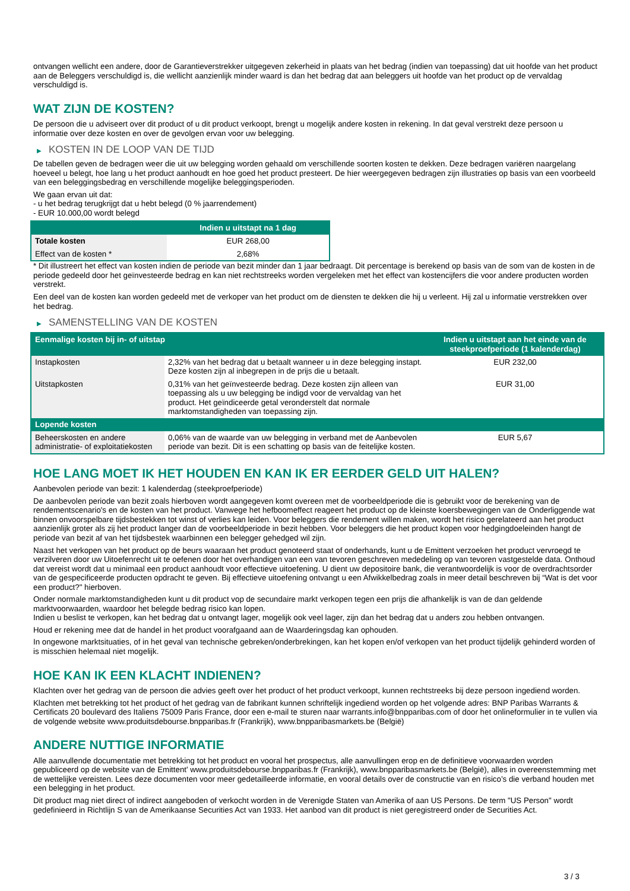ontvangen wellicht een andere, door de Garantieverstrekker uitgegeven zekerheid in plaats van het bedrag (indien van toepassing) dat uit hoofde van het product aan de Beleggers verschuldigd is, die wellicht aanzienlijk minder waard is dan het bedrag dat aan beleggers uit hoofde van het product op de vervaldag verschuldigd is.
WAT ZIJN DE KOSTEN?
De persoon die u adviseert over dit product of u dit product verkoopt, brengt u mogelijk andere kosten in rekening. In dat geval verstrekt deze persoon u informatie over deze kosten en over de gevolgen ervan voor uw belegging.
▶ KOSTEN IN DE LOOP VAN DE TIJD
De tabellen geven de bedragen weer die uit uw belegging worden gehaald om verschillende soorten kosten te dekken. Deze bedragen variëren naargelang hoeveel u belegt, hoe lang u het product aanhoudt en hoe goed het product presteert. De hier weergegeven bedragen zijn illustraties op basis van een voorbeeld van een beleggingsbedrag en verschillende mogelijke beleggingsperioden.
We gaan ervan uit dat:
- u het bedrag terugkrijgt dat u hebt belegd (0 % jaarrendement)
- EUR 10.000,00 wordt belegd
| | Indien u uitstapt na 1 dag |
| --- | --- |
| Totale kosten | EUR 268,00 |
| Effect van de kosten * | 2,68% |
* Dit illustreert het effect van kosten indien de periode van bezit minder dan 1 jaar bedraagt. Dit percentage is berekend op basis van de som van de kosten in de periode gedeeld door het geïnvesteerde bedrag en kan niet rechtstreeks worden vergeleken met het effect van kostencijfers die voor andere producten worden verstrekt.
Een deel van de kosten kan worden gedeeld met de verkoper van het product om de diensten te dekken die hij u verleent. Hij zal u informatie verstrekken over het bedrag.
▶ SAMENSTELLING VAN DE KOSTEN
| Eenmalige kosten bij in- of uitstap | | Indien u uitstapt aan het einde van de steekproefperiode (1 kalenderdag) |
| --- | --- | --- |
| Instapkosten | 2,32% van het bedrag dat u betaalt wanneer u in deze belegging instapt. Deze kosten zijn al inbegrepen in de prijs die u betaalt. | EUR 232,00 |
| Uitstapkosten | 0,31% van het geïnvesteerde bedrag. Deze kosten zijn alleen van toepassing als u uw belegging be indigd voor de vervaldag van het product. Het geïndiceerde getal veronderstelt dat normale marktomstandigheden van toepassing zijn. | EUR 31,00 |
| Lopende kosten | | |
| Beheerskosten en andere administratie- of exploitatiekosten | 0,06% van de waarde van uw belegging in verband met de Aanbevolen periode van bezit. Dit is een schatting op basis van de feitelijke kosten. | EUR 5,67 |
HOE LANG MOET IK HET HOUDEN EN KAN IK ER EERDER GELD UIT HALEN?
Aanbevolen periode van bezit: 1 kalenderdag (steekproefperiode)
De aanbevolen periode van bezit zoals hierboven wordt aangegeven komt overeen met de voorbeeldperiode die is gebruikt voor de berekening van de rendementscenario's en de kosten van het product. Vanwege het hefboomeffect reageert het product op de kleinste koersbewegingen van de Onderliggende wat binnen onvoorspelbare tijdsbestekken tot winst of verlies kan leiden. Voor beleggers die rendement willen maken, wordt het risico gerelateerd aan het product aanzienlijk groter als zij het product langer dan de voorbeeldperiode in bezit hebben. Voor beleggers die het product kopen voor hedgingdoeleinden hangt de periode van bezit af van het tijdsbestek waarbinnen een belegger gehedged wil zijn.
Naast het verkopen van het product op de beurs waaraan het product genoteerd staat of onderhands, kunt u de Emittent verzoeken het product vervroegd te verzilveren door uw Uitoefenrecht uit te oefenen door het overhandigen van een van tevoren geschreven mededeling op van tevoren vastgestelde data. Onthoud dat vereist wordt dat u minimaal een product aanhoudt voor effectieve uitoefening. U dient uw depositoire bank, die verantwoordelijk is voor de overdrachtsorder van de gespecificeerde producten opdracht te geven. Bij effectieve uitoefening ontvangt u een Afwikkelbedrag zoals in meer detail beschreven bij “Wat is det voor een product?" hierboven.
Onder normale marktomstandigheden kunt u dit product vop de secundaire markt verkopen tegen een prijs die afhankelijk is van de dan geldende marktvoorwaarden, waardoor het belegde bedrag risico kan lopen.
Indien u beslist te verkopen, kan het bedrag dat u ontvangt lager, mogelijk ook veel lager, zijn dan het bedrag dat u anders zou hebben ontvangen.
Houd er rekening mee dat de handel in het product voorafgaand aan de Waarderingsdag kan ophouden.
In ongewone marktsituaties, of in het geval van technische gebreken/onderbrekingen, kan het kopen en/of verkopen van het product tijdelijk gehinderd worden of is misschien helemaal niet mogelijk.
HOE KAN IK EEN KLACHT INDIENEN?
Klachten over het gedrag van de persoon die advies geeft over het product of het product verkoopt, kunnen rechtstreeks bij deze persoon ingediend worden.
Klachten met betrekking tot het product of het gedrag van de fabrikant kunnen schriftelijk ingediend worden op het volgende adres: BNP Paribas Warrants & Certificats 20 boulevard des Italiens 75009 Paris France, door een e-mail te sturen naar warrants.info@bnpparibas.com of door het onlineformulier in te vullen via de volgende website www.produitsdebourse.bnpparibas.fr (Frankrijk), www.bnpparibasmarkets.be (België)
ANDERE NUTTIGE INFORMATIE
Alle aanvullende documentatie met betrekking tot het product en vooral het prospectus, alle aanvullingen erop en de definitieve voorwaarden worden gepubliceerd op de website van de Emittent' www.produitsdebourse.bnpparibas.fr (Frankrijk), www.bnpparibasmarkets.be (België), alles in overeenstemming met de wettelijke vereisten. Lees deze documenten voor meer gedetailleerde informatie, en vooral details over de constructie van en risico’s die verband houden met een belegging in het product.
Dit product mag niet direct of indirect aangeboden of verkocht worden in de Verenigde Staten van Amerika of aan US Persons. De term "US Person" wordt gedefinieerd in Richtlijn S van de Amerikaanse Securities Act van 1933. Het aanbod van dit product is niet geregistreerd onder de Securities Act.
3 / 3